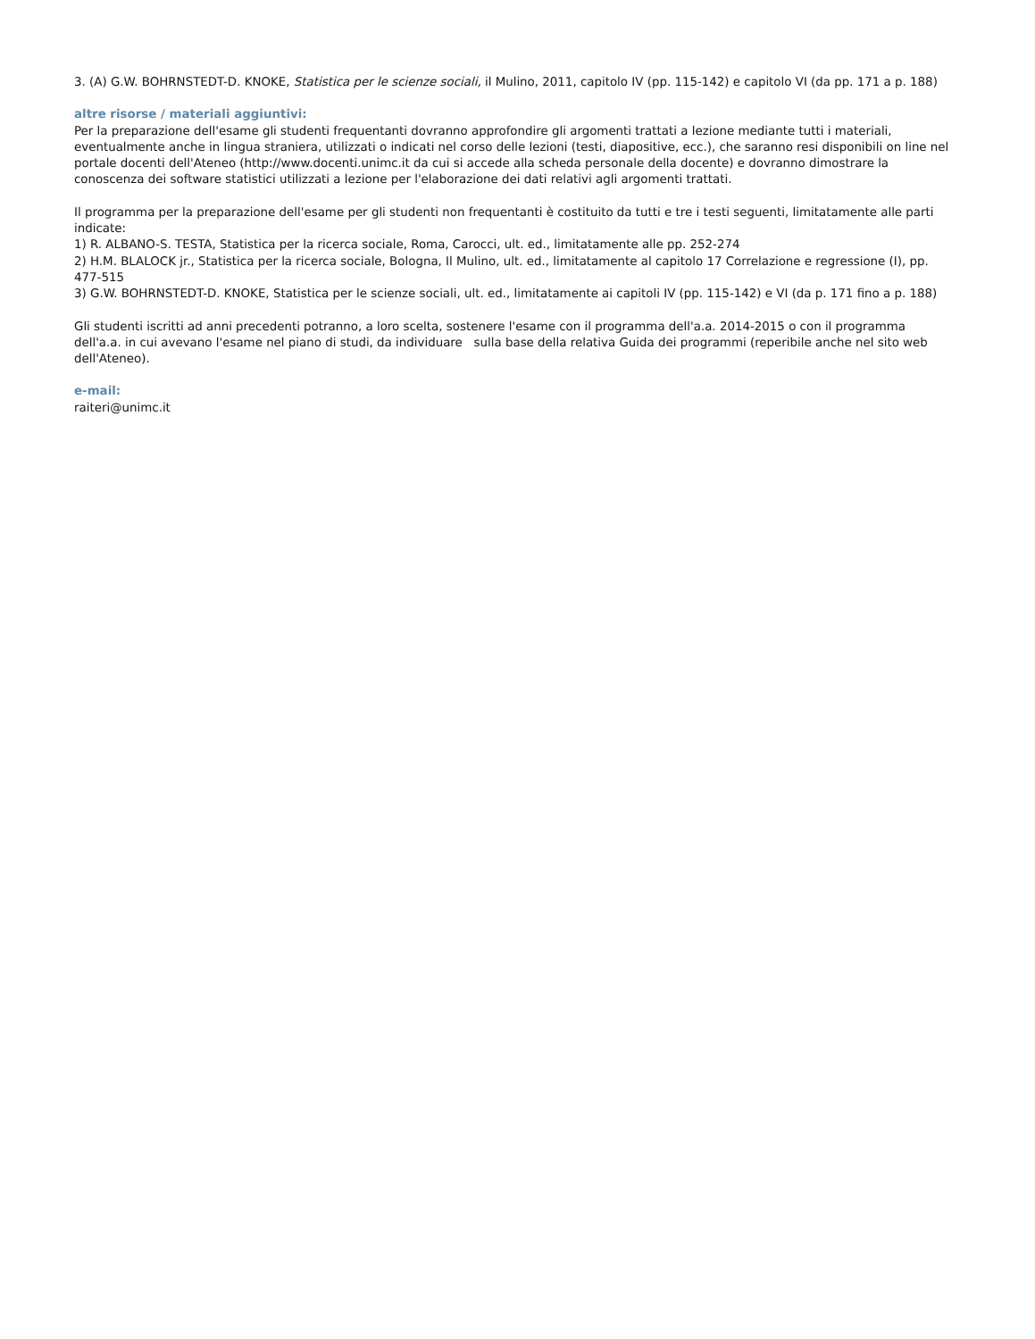3. (A) G.W. BOHRNSTEDT-D. KNOKE, Statistica per le scienze sociali, il Mulino, 2011, capitolo IV (pp. 115-142) e capitolo VI (da pp. 171 a p. 188)
altre risorse / materiali aggiuntivi:
Per la preparazione dell'esame gli studenti frequentanti dovranno approfondire gli argomenti trattati a lezione mediante tutti i materiali, eventualmente anche in lingua straniera, utilizzati o indicati nel corso delle lezioni (testi, diapositive, ecc.), che saranno resi disponibili on line nel portale docenti dell'Ateneo (http://www.docenti.unimc.it da cui si accede alla scheda personale della docente) e dovranno dimostrare la conoscenza dei software statistici utilizzati a lezione per l'elaborazione dei dati relativi agli argomenti trattati.
Il programma per la preparazione dell'esame per gli studenti non frequentanti è costituito da tutti e tre i testi seguenti, limitatamente alle parti indicate:
1) R. ALBANO-S. TESTA, Statistica per la ricerca sociale, Roma, Carocci, ult. ed., limitatamente alle pp. 252-274
2) H.M. BLALOCK jr., Statistica per la ricerca sociale, Bologna, Il Mulino, ult. ed., limitatamente al capitolo 17 Correlazione e regressione (I), pp. 477-515
3) G.W. BOHRNSTEDT-D. KNOKE, Statistica per le scienze sociali, ult. ed., limitatamente ai capitoli IV (pp. 115-142) e VI (da p. 171 fino a p. 188)
Gli studenti iscritti ad anni precedenti potranno, a loro scelta, sostenere l'esame con il programma dell'a.a. 2014-2015 o con il programma dell'a.a. in cui avevano l'esame nel piano di studi, da individuare sulla base della relativa Guida dei programmi (reperibile anche nel sito web dell'Ateneo).
e-mail:
raiteri@unimc.it